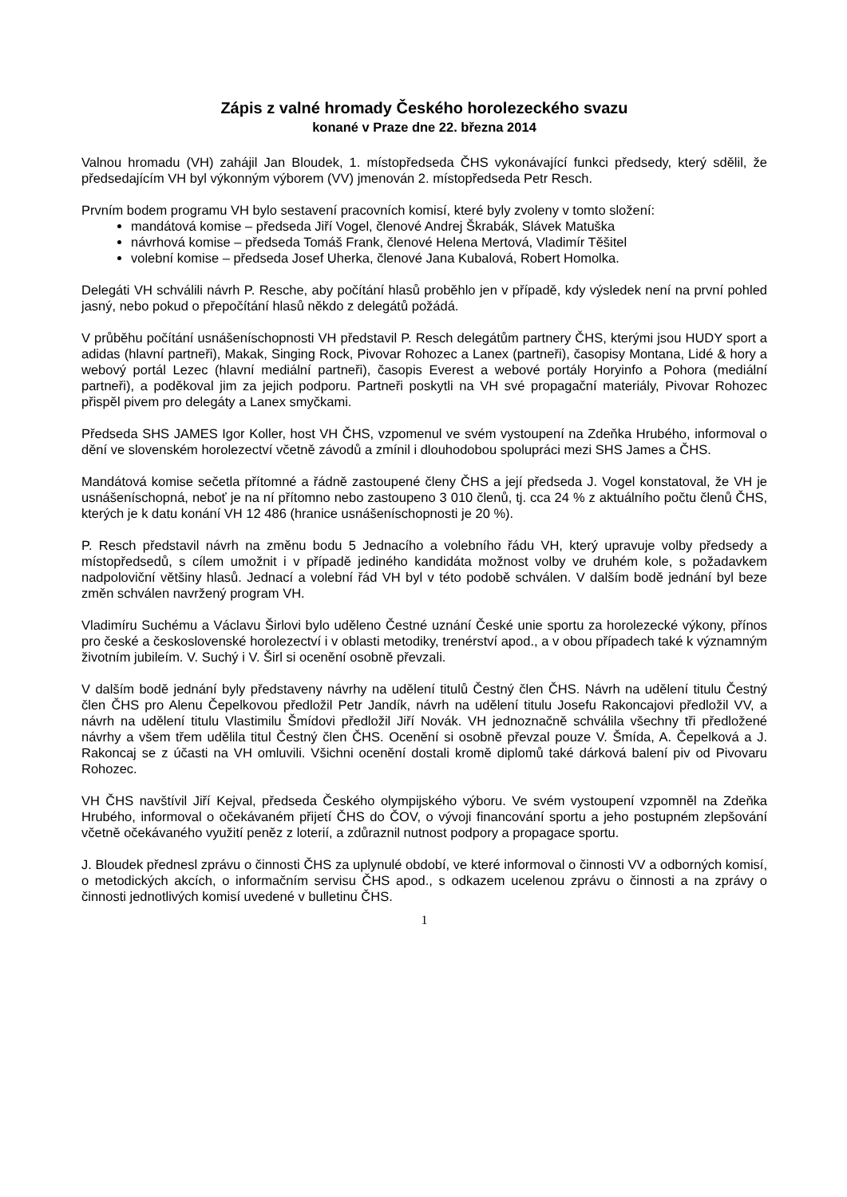Zápis z valné hromady Českého horolezeckého svazu
konané v Praze dne 22. března 2014
Valnou hromadu (VH) zahájil Jan Bloudek, 1. místopředseda ČHS vykonávající funkci předsedy, který sdělil, že předsedajícím VH byl výkonným výborem (VV) jmenován 2. místopředseda Petr Resch.
Prvním bodem programu VH bylo sestavení pracovních komisí, které byly zvoleny v tomto složení:
mandátová komise – předseda Jiří Vogel, členové Andrej Škrabák, Slávek Matuška
návrhová komise – předseda Tomáš Frank, členové Helena Mertová, Vladimír Těšitel
volební komise – předseda Josef Uherka, členové Jana Kubalová, Robert Homolka.
Delegáti VH schválili návrh P. Resche, aby počítání hlasů proběhlo jen v případě, kdy výsledek není na první pohled jasný, nebo pokud o přepočítání hlasů někdo z delegátů požádá.
V průběhu počítání usnášeníschopnosti VH představil P. Resch delegátům partnery ČHS, kterými jsou HUDY sport a adidas (hlavní partneři), Makak, Singing Rock, Pivovar Rohozec a Lanex (partneři), časopisy Montana, Lidé & hory a webový portál Lezec (hlavní mediální partneři), časopis Everest a webové portály Horyinfo a Pohora (mediální partneři), a poděkoval jim za jejich podporu. Partneři poskytli na VH své propagační materiály, Pivovar Rohozec přispěl pivem pro delegáty a Lanex smyčkami.
Předseda SHS JAMES Igor Koller, host VH ČHS, vzpomenul ve svém vystoupení na Zdeňka Hrubého, informoval o dění ve slovenském horolezectví včetně závodů a zmínil i dlouhodobou spolupráci mezi SHS James a ČHS.
Mandátová komise sečetla přítomné a řádně zastoupené členy ČHS a její předseda J. Vogel konstatoval, že VH je usnášeníschopná, neboť je na ní přítomno nebo zastoupeno 3 010 členů, tj. cca 24 % z aktuálního počtu členů ČHS, kterých je k datu konání VH 12 486 (hranice usnášeníschopnosti je 20 %).
P. Resch představil návrh na změnu bodu 5 Jednacího a volebního řádu VH, který upravuje volby předsedy a místopředsedů, s cílem umožnit i v případě jediného kandidáta možnost volby ve druhém kole, s požadavkem nadpoloviční většiny hlasů. Jednací a volební řád VH byl v této podobě schválen. V dalším bodě jednání byl beze změn schválen navržený program VH.
Vladimíru Suchému a Václavu Širlovi bylo uděleno Čestné uznání České unie sportu za horolezecké výkony, přínos pro české a československé horolezectví i v oblasti metodiky, trenérství apod., a v obou případech také k významným životním jubileím. V. Suchý i V. Širl si ocenění osobně převzali.
V dalším bodě jednání byly představeny návrhy na udělení titulů Čestný člen ČHS. Návrh na udělení titulu Čestný člen ČHS pro Alenu Čepelkovou předložil Petr Jandík, návrh na udělení titulu Josefu Rakoncajovi předložil VV, a návrh na udělení titulu Vlastimilu Šmídovi předložil Jiří Novák. VH jednoznačně schválila všechny tři předložené návrhy a všem třem udělila titul Čestný člen ČHS. Ocenění si osobně převzal pouze V. Šmída, A. Čepelková a J. Rakoncaj se z účasti na VH omluvili. Všichni ocenění dostali kromě diplomů také dárková balení piv od Pivovaru Rohozec.
VH ČHS navštívil Jiří Kejval, předseda Českého olympijského výboru. Ve svém vystoupení vzpomněl na Zdeňka Hrubého, informoval o očekávaném přijetí ČHS do ČOV, o vývoji financování sportu a jeho postupném zlepšování včetně očekávaného využití peněz z loterií, a zdůraznil nutnost podpory a propagace sportu.
J. Bloudek přednesl zprávu o činnosti ČHS za uplynulé období, ve které informoval o činnosti VV a odborných komisí, o metodických akcích, o informačním servisu ČHS apod., s odkazem ucelenou zprávu o činnosti a na zprávy o činnosti jednotlivých komisí uvedené v bulletinu ČHS.
1